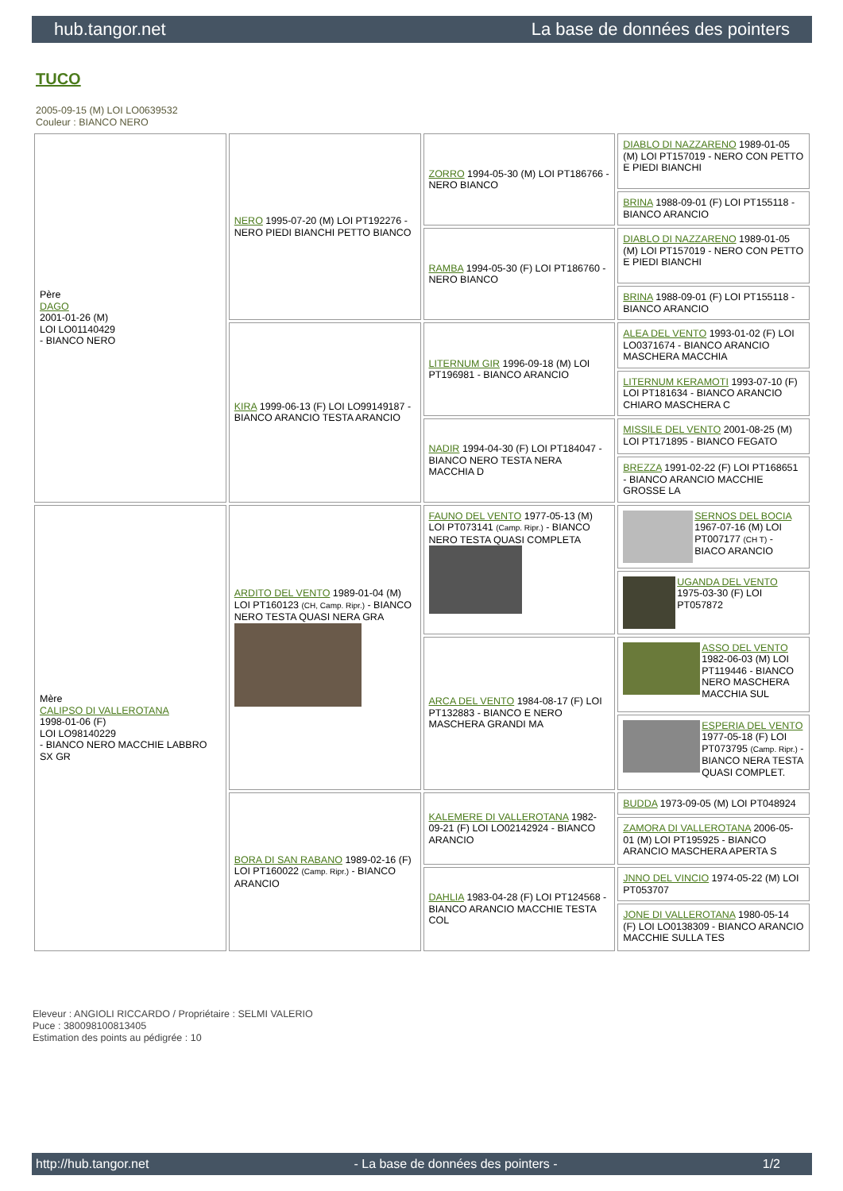hub.tangor.net La base de données des pointers
TUCO
2005-09-15 (M) LOI LO0639532
Couleur : BIANCO NERO
| Père DAGO 2001-01-26 (M) LOI LO01140429 - BIANCO NERO | NERO 1995-07-20 (M) LOI PT192276 - NERO PIEDI BIANCHI PETTO BIANCO | ZORRO 1994-05-30 (M) LOI PT186766 - NERO BIANCO | DIABLO DI NAZZARENO 1989-01-05 (M) LOI PT157019 - NERO CON PETTO E PIEDI BIANCHI |
| | | | BRINA 1988-09-01 (F) LOI PT155118 - BIANCO ARANCIO |
| | | RAMBA 1994-05-30 (F) LOI PT186760 - NERO BIANCO | DIABLO DI NAZZARENO 1989-01-05 (M) LOI PT157019 - NERO CON PETTO E PIEDI BIANCHI |
| | | | BRINA 1988-09-01 (F) LOI PT155118 - BIANCO ARANCIO |
| | KIRA 1999-06-13 (F) LOI LO99149187 - BIANCO ARANCIO TESTA ARANCIO | LITERNUM GIR 1996-09-18 (M) LOI PT196981 - BIANCO ARANCIO | ALEA DEL VENTO 1993-01-02 (F) LOI LO0371674 - BIANCO ARANCIO MASCHERA MACCHIA |
| | | | LITERNUM KERAMOTI 1993-07-10 (F) LOI PT181634 - BIANCO ARANCIO CHIARO MASCHERA C |
| | | NADIR 1994-04-30 (F) LOI PT184047 - BIANCO NERO TESTA NERA MACCHIA D | MISSILE DEL VENTO 2001-08-25 (M) LOI PT171895 - BIANCO FEGATO |
| | | | BREZZA 1991-02-22 (F) LOI PT168651 - BIANCO ARANCIO MACCHIE GROSSE LA |
| Mère CALIPSO DI VALLEROTANA 1998-01-06 (F) LOI LO98140229 - BIANCO NERO MACCHIE LABBRO SX GR | ARDITO DEL VENTO 1989-01-04 (M) LOI PT160123 (CH, Camp. Ripr.) - BIANCO NERO TESTA QUASI NERA GRA | FAUNO DEL VENTO 1977-05-13 (M) LOI PT073141 (Camp. Ripr.) - BIANCO NERO TESTA QUASI COMPLETA | SERNOS DEL BOCIA 1967-07-16 (M) LOI PT007177 (CH T) - BIACO ARANCIO |
| | | | UGANDA DEL VENTO 1975-03-30 (F) LOI PT057872 |
| | | ARCA DEL VENTO 1984-08-17 (F) LOI PT132883 - BIANCO E NERO MASCHERA GRANDI MA | ASSO DEL VENTO 1982-06-03 (M) LOI PT119446 - BIANCO NERO MASCHERA MACCHIA SUL |
| | | | ESPERIA DEL VENTO 1977-05-18 (F) LOI PT073795 (Camp. Ripr.) - BIANCO NERA TESTA QUASI COMPLET. |
| | BORA DI SAN RABANO 1989-02-16 (F) LOI PT160022 (Camp. Ripr.) - BIANCO ARANCIO | KALEMERE DI VALLEROTANA 1982-09-21 (F) LOI LO02142924 - BIANCO ARANCIO | BUDDA 1973-09-05 (M) LOI PT048924 |
| | | | ZAMORA DI VALLEROTANA 2006-05-01 (M) LOI PT195925 - BIANCO ARANCIO MASCHERA APERTA S |
| | | DAHLIA 1983-04-28 (F) LOI PT124568 - BIANCO ARANCIO MACCHIE TESTA COL | JNNO DEL VINCIO 1974-05-22 (M) LOI PT053707 |
| | | | JONE DI VALLEROTANA 1980-05-14 (F) LOI LO0138309 - BIANCO ARANCIO MACCHIE SULLA TES |
Eleveur : ANGIOLI RICCARDO / Propriétaire : SELMI VALERIO
Puce : 380098100813405
Estimation des points au pédigrée : 10
http://hub.tangor.net - La base de données des pointers - 1/2